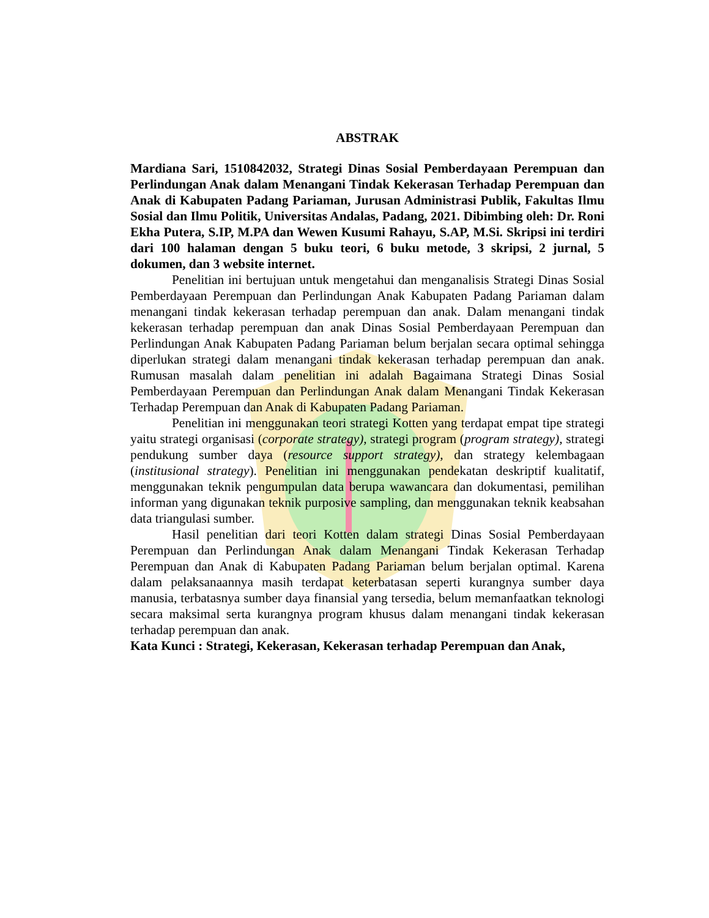ABSTRAK
Mardiana Sari, 1510842032, Strategi Dinas Sosial Pemberdayaan Perempuan dan Perlindungan Anak dalam Menangani Tindak Kekerasan Terhadap Perempuan dan Anak di Kabupaten Padang Pariaman, Jurusan Administrasi Publik, Fakultas Ilmu Sosial dan Ilmu Politik, Universitas Andalas, Padang, 2021. Dibimbing oleh: Dr. Roni Ekha Putera, S.IP, M.PA dan Wewen Kusumi Rahayu, S.AP, M.Si. Skripsi ini terdiri dari 100 halaman dengan 5 buku teori, 6 buku metode, 3 skripsi, 2 jurnal, 5 dokumen, dan 3 website internet.
Penelitian ini bertujuan untuk mengetahui dan menganalisis Strategi Dinas Sosial Pemberdayaan Perempuan dan Perlindungan Anak Kabupaten Padang Pariaman dalam menangani tindak kekerasan terhadap perempuan dan anak. Dalam menangani tindak kekerasan terhadap perempuan dan anak Dinas Sosial Pemberdayaan Perempuan dan Perlindungan Anak Kabupaten Padang Pariaman belum berjalan secara optimal sehingga diperlukan strategi dalam menangani tindak kekerasan terhadap perempuan dan anak. Rumusan masalah dalam penelitian ini adalah Bagaimana Strategi Dinas Sosial Pemberdayaan Perempuan dan Perlindungan Anak dalam Menangani Tindak Kekerasan Terhadap Perempuan dan Anak di Kabupaten Padang Pariaman.
Penelitian ini menggunakan teori strategi Kotten yang terdapat empat tipe strategi yaitu strategi organisasi (corporate strategy), strategi program (program strategy), strategi pendukung sumber daya (resource support strategy), dan strategy kelembagaan (institusional strategy). Penelitian ini menggunakan pendekatan deskriptif kualitatif, menggunakan teknik pengumpulan data berupa wawancara dan dokumentasi, pemilihan informan yang digunakan teknik purposive sampling, dan menggunakan teknik keabsahan data triangulasi sumber.
Hasil penelitian dari teori Kotten dalam strategi Dinas Sosial Pemberdayaan Perempuan dan Perlindungan Anak dalam Menangani Tindak Kekerasan Terhadap Perempuan dan Anak di Kabupaten Padang Pariaman belum berjalan optimal. Karena dalam pelaksanaannya masih terdapat keterbatasan seperti kurangnya sumber daya manusia, terbatasnya sumber daya finansial yang tersedia, belum memanfaatkan teknologi secara maksimal serta kurangnya program khusus dalam menangani tindak kekerasan terhadap perempuan dan anak.
Kata Kunci : Strategi, Kekerasan, Kekerasan terhadap Perempuan dan Anak,